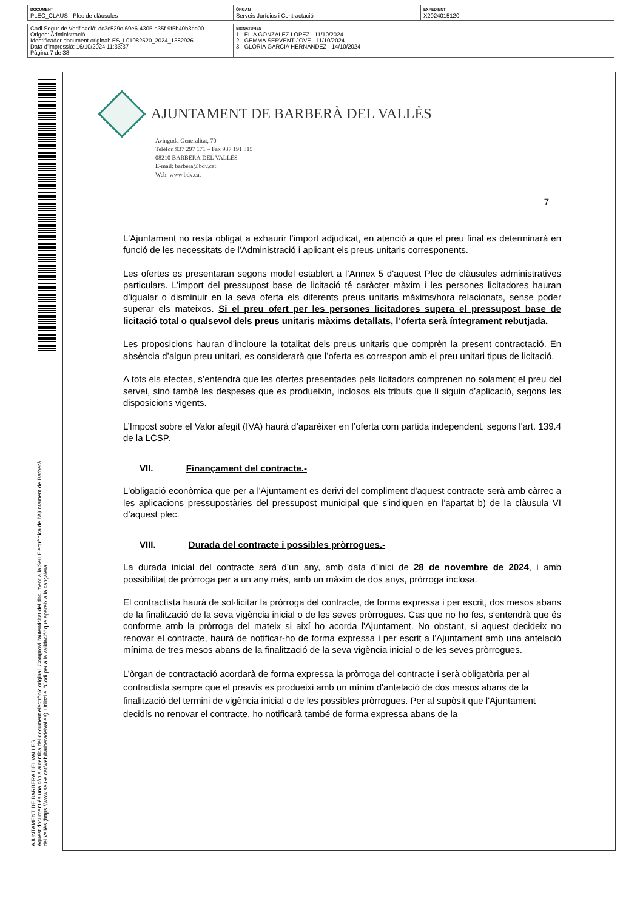| DOCUMENT PLEC_CLAUS - Plec de clàusules | ÒRGAN Serveis Jurídics i Contractació | EXPEDIENT X2024015120 |
| Codi Segur de Verificació: dc3c529c-69e6-4305-a35f-9f5b40b3cb00 Origen: Administració Identificador document original: ES_L01082520_2024_1382926 Data d'impressió: 16/10/2024 11:33:37 Pàgina 7 de 38 | SIGNATURES 1.- ELIA GONZALEZ LOPEZ - 11/10/2024 2.- GEMMA SERVENT JOVE - 11/10/2024 3.- GLORIA GARCIA HERNANDEZ - 14/10/2024 |
AJUNTAMENT DE BARBERA DEL VALLES
Aquest document és una còpia autèntica del document electrònic original. Comprovi l'autenticitat del document a la Seu Electrònica de l'Ajuntament de Barberà del Vallès (https://www.seu-e.cat/web/barberadelvalles). Utilitzi el "Codi per a la validació" que apareix a la capçalera.
AJUNTAMENT DE BARBERÀ DEL VALLÈS
Avinguda Generalitat, 70
Telèfon 937 297 171 – Fax 937 191 815
08210 BARBERÀ DEL VALLÈS
E-mail: barbera@bdv.cat
Web: www.bdv.cat
7
L'Ajuntament no resta obligat a exhaurir l’import adjudicat, en atenció a que el preu final es determinarà en funció de les necessitats de l'Administració i aplicant els preus unitaris corresponents.
Les ofertes es presentaran segons model establert a l’Annex 5 d'aquest Plec de clàusules administratives particulars. L’import del pressupost base de licitació té caràcter màxim i les persones licitadores hauran d’igualar o disminuir en la seva oferta els diferents preus unitaris màxims/hora relacionats, sense poder superar els mateixos. Si el preu ofert per les persones licitadores supera el pressupost base de licitació total o qualsevol dels preus unitaris màxims detallats, l’oferta serà íntegrament rebutjada.
Les proposicions hauran d’incloure la totalitat dels preus unitaris que comprèn la present contractació. En absència d’algun preu unitari, es considerarà que l’oferta es correspon amb el preu unitari tipus de licitació.
A tots els efectes, s’entendrà que les ofertes presentades pels licitadors comprenen no solament el preu del servei, sinó també les despeses que es produeixin, inclosos els tributs que li siguin d’aplicació, segons les disposicions vigents.
L’Impost sobre el Valor afegit (IVA) haurà d’aparèixer en l’oferta com partida independent, segons l'art. 139.4 de la LCSP.
VII. Finançament del contracte.-
L'obligació econòmica que per a l'Ajuntament es derivi del compliment d'aquest contracte serà amb càrrec a les aplicacions pressupostàries del pressupost municipal que s'indiquen en l’apartat b) de la clàusula VI d’aquest plec.
VIII. Durada del contracte i possibles pròrrogues.-
La durada inicial del contracte serà d’un any, amb data d’inici de 28 de novembre de 2024, i amb possibilitat de pròrroga per a un any més, amb un màxim de dos anys, pròrroga inclosa.
El contractista haurà de sol·licitar la pròrroga del contracte, de forma expressa i per escrit, dos mesos abans de la finalització de la seva vigència inicial o de les seves pròrrogues. Cas que no ho fes, s'entendrà que és conforme amb la pròrroga del mateix si així ho acorda l'Ajuntament. No obstant, si aquest decideix no renovar el contracte, haurà de notificar-ho de forma expressa i per escrit a l'Ajuntament amb una antelació mínima de tres mesos abans de la finalització de la seva vigència inicial o de les seves pròrrogues.
L’òrgan de contractació acordarà de forma expressa la pròrroga del contracte i serà obligatòria per al contractista sempre que el preavís es produeixi amb un mínim d'antelació de dos mesos abans de la finalització del termini de vigència inicial o de les possibles pròrrogues. Per al supòsit que l'Ajuntament decidís no renovar el contracte, ho notificarà també de forma expressa abans de la